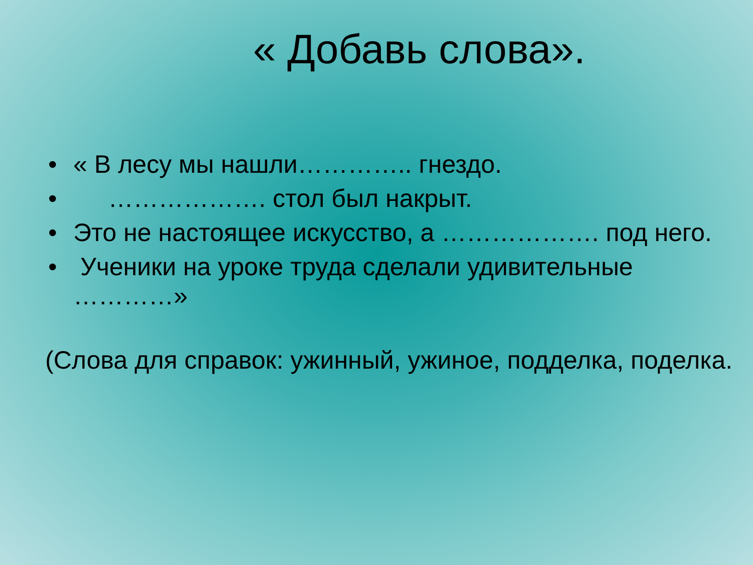« Добавь слова».
• « В лесу мы нашли………….. гнездо.
• ………………. стол был накрыт.
• Это не настоящее искусство, а ………………. под него.
• Ученики на уроке труда сделали удивительные …………»
(Слова для справок: ужинный, ужиное, подделка, поделка.